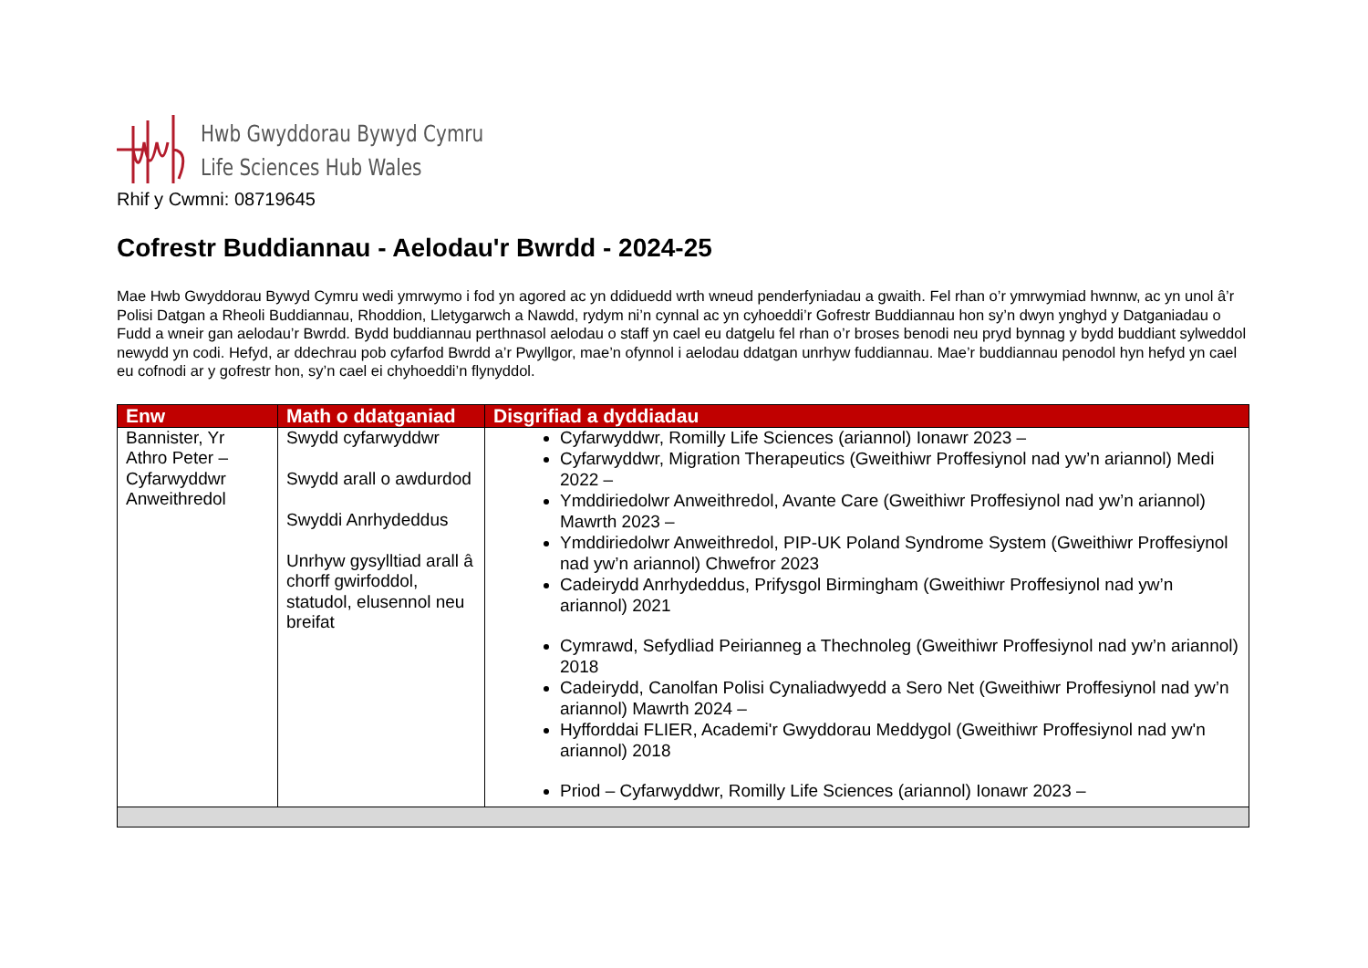Hwb Gwyddorau Bywyd Cymru
Life Sciences Hub Wales
Rhif y Cwmni: 08719645
Cofrestr Buddiannau - Aelodau'r Bwrdd - 2024-25
Mae Hwb Gwyddorau Bywyd Cymru wedi ymrwymo i fod yn agored ac yn ddiduedd wrth wneud penderfyniadau a gwaith. Fel rhan o’r ymrwymiad hwnnw, ac yn unol â’r Polisi Datgan a Rheoli Buddiannau, Rhoddion, Lletygarwch a Nawdd, rydym ni’n cynnal ac yn cyhoeddi’r Gofrestr Buddiannau hon sy’n dwyn ynghyd y Datganiadau o Fudd a wneir gan aelodau’r Bwrdd. Bydd buddiannau perthnasol aelodau o staff yn cael eu datgelu fel rhan o’r broses benodi neu pryd bynnag y bydd buddiant sylweddol newydd yn codi. Hefyd, ar ddechrau pob cyfarfod Bwrdd a’r Pwyllgor, mae’n ofynnol i aelodau ddatgan unrhyw fuddiannau. Mae’r buddiannau penodol hyn hefyd yn cael eu cofnodi ar y gofrestr hon, sy’n cael ei chyhoeddi’n flynyddol.
| Enw | Math o ddatganiad | Disgrifiad a dyddiadau |
| --- | --- | --- |
| Bannister, Yr Athro Peter – Cyfarwyddwr Anweithredol | Swydd cyfarwyddwr Swydd arall o awdurdod Swyddi Anrhydeddus Unrhyw gysylltiad arall â chorff gwirfoddol, statudol, elusennol neu breifat | Cyfarwyddwr, Romilly Life Sciences (ariannol) Ionawr 2023 – Cyfarwyddwr, Migration Therapeutics (Gweithiwr Proffesiynol nad yw’n ariannol) Medi 2022 – Ymddiriedolwr Anweithredol, Avante Care (Gweithiwr Proffesiynol nad yw’n ariannol) Mawrth 2023 – Ymddiriedolwr Anweithredol, PIP-UK Poland Syndrome System (Gweithiwr Proffesiynol nad yw’n ariannol) Chwefror 2023 Cadeirydd Anrhydeddus, Prifysgol Birmingham (Gweithiwr Proffesiynol nad yw’n ariannol) 2021 Cymrawd, Sefydliad Peirianneg a Thechnoleg (Gweithiwr Proffesiynol nad yw’n ariannol) 2018 Cadeirydd, Canolfan Polisi Cynaliadwyedd a Sero Net (Gweithiwr Proffesiynol nad yw’n ariannol) Mawrth 2024 – Hyfforddai FLIER, Academi'r Gwyddorau Meddygol (Gweithiwr Proffesiynol nad yw'n ariannol) 2018 Priod – Cyfarwyddwr, Romilly Life Sciences (ariannol) Ionawr 2023 – |